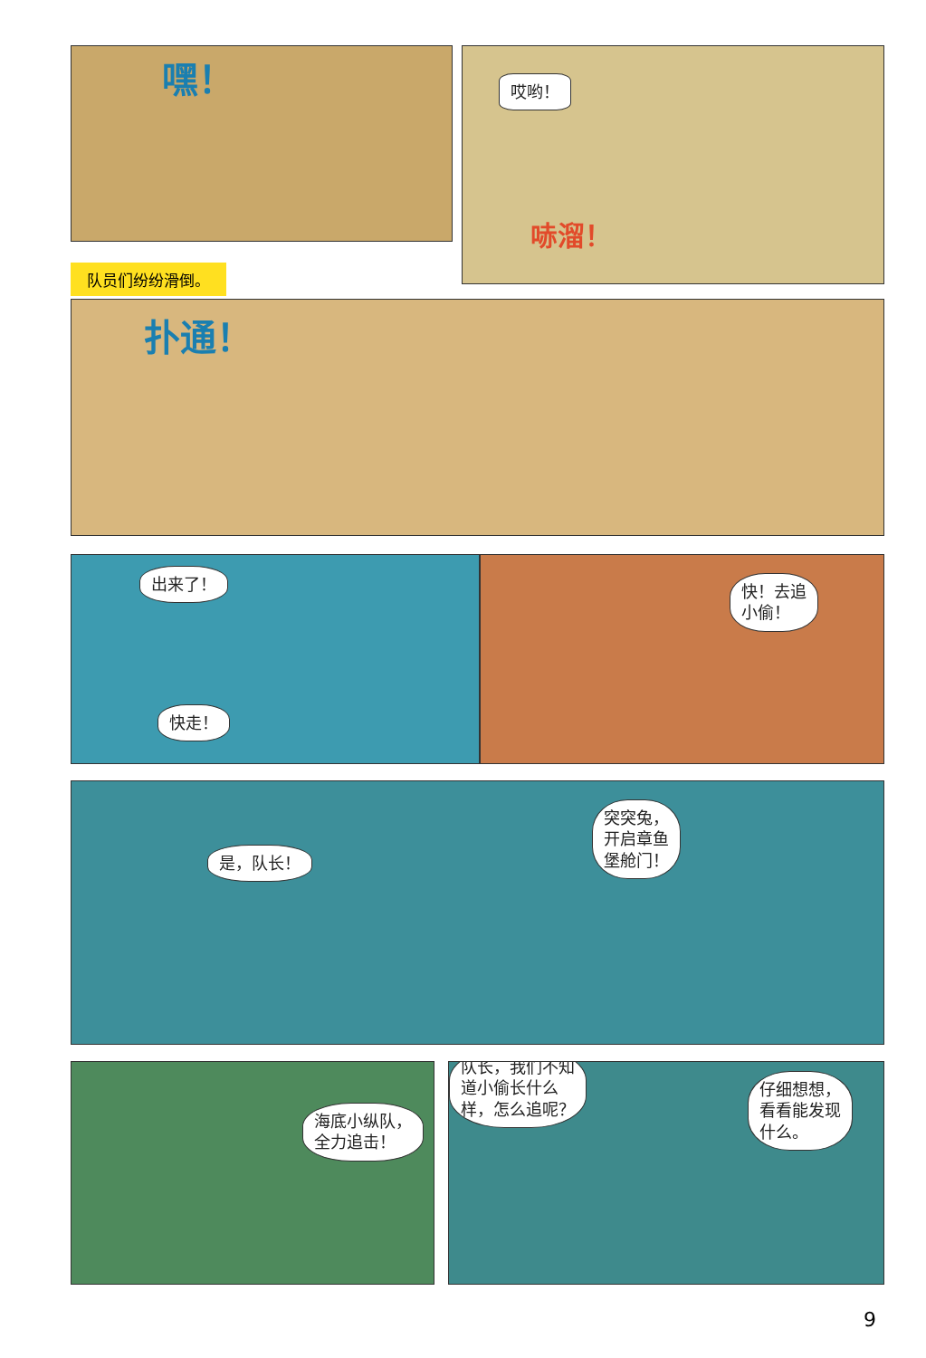嘿！
哎哟！
哧溜！
队员们纷纷滑倒。
扑通！
出来了！
快走！
快！去追
小偷！
是，队长！
突突兔，
开启章鱼
堡舱门！
海底小纵队，
全力追击！
队长，我们不知
道小偷长什么
样，怎么追呢？
仔细想想，
看看能发现
什么。
9